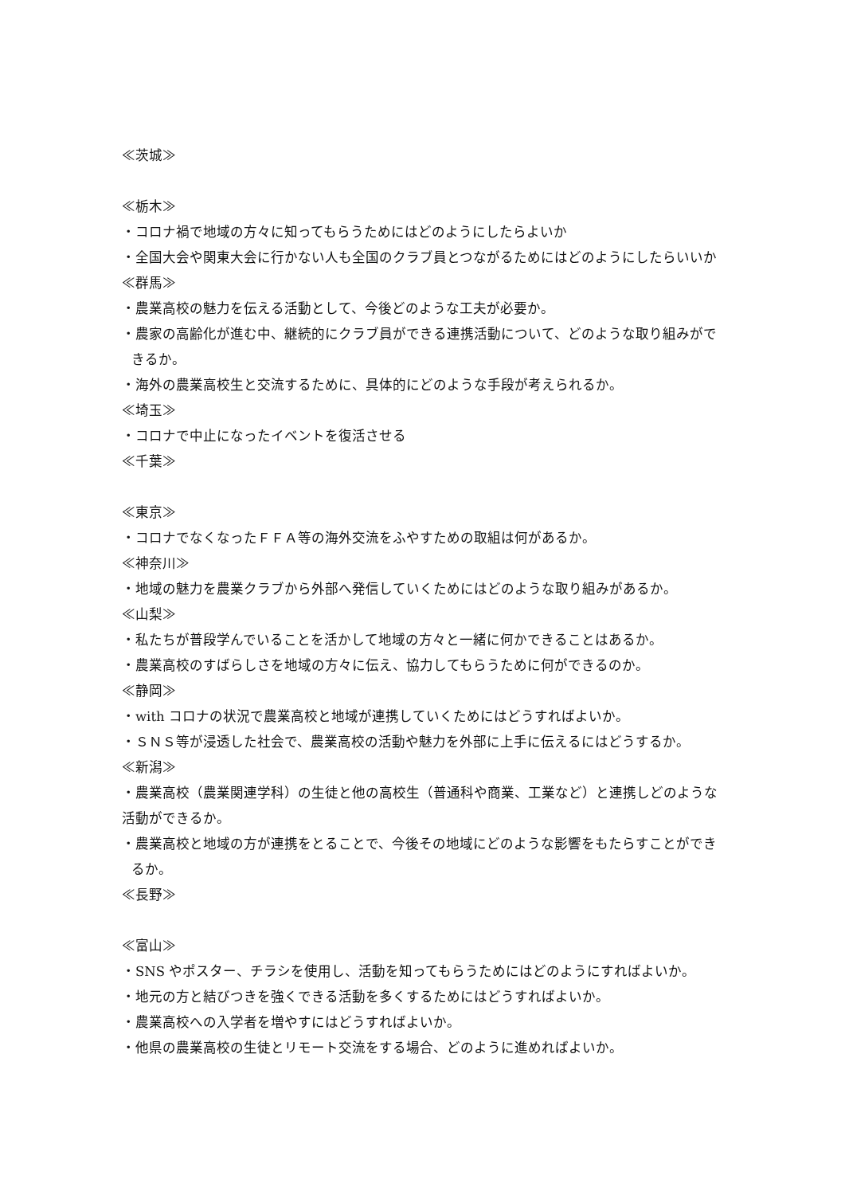≪茨城≫
≪栃木≫
・コロナ禍で地域の方々に知ってもらうためにはどのようにしたらよいか
・全国大会や関東大会に行かない人も全国のクラブ員とつながるためにはどのようにしたらいいか
≪群馬≫
・農業高校の魅力を伝える活動として、今後どのような工夫が必要か。
・農家の高齢化が進む中、継続的にクラブ員ができる連携活動について、どのような取り組みがで
きるか。
・海外の農業高校生と交流するために、具体的にどのような手段が考えられるか。
≪埼玉≫
・コロナで中止になったイベントを復活させる
≪千葉≫
≪東京≫
・コロナでなくなったＦＦＡ等の海外交流をふやすための取組は何があるか。
≪神奈川≫
・地域の魅力を農業クラブから外部へ発信していくためにはどのような取り組みがあるか。
≪山梨≫
・私たちが普段学んでいることを活かして地域の方々と一緒に何かできることはあるか。
・農業高校のすばらしさを地域の方々に伝え、協力してもらうために何ができるのか。
≪静岡≫
・with コロナの状況で農業高校と地域が連携していくためにはどうすればよいか。
・ＳＮＳ等が浸透した社会で、農業高校の活動や魅力を外部に上手に伝えるにはどうするか。
≪新潟≫
・農業高校（農業関連学科）の生徒と他の高校生（普通科や商業、工業など）と連携しどのような
活動ができるか。
・農業高校と地域の方が連携をとることで、今後その地域にどのような影響をもたらすことができ
るか。
≪長野≫
≪富山≫
・SNS やポスター、チラシを使用し、活動を知ってもらうためにはどのようにすればよいか。
・地元の方と結びつきを強くできる活動を多くするためにはどうすればよいか。
・農業高校への入学者を増やすにはどうすればよいか。
・他県の農業高校の生徒とリモート交流をする場合、どのように進めればよいか。